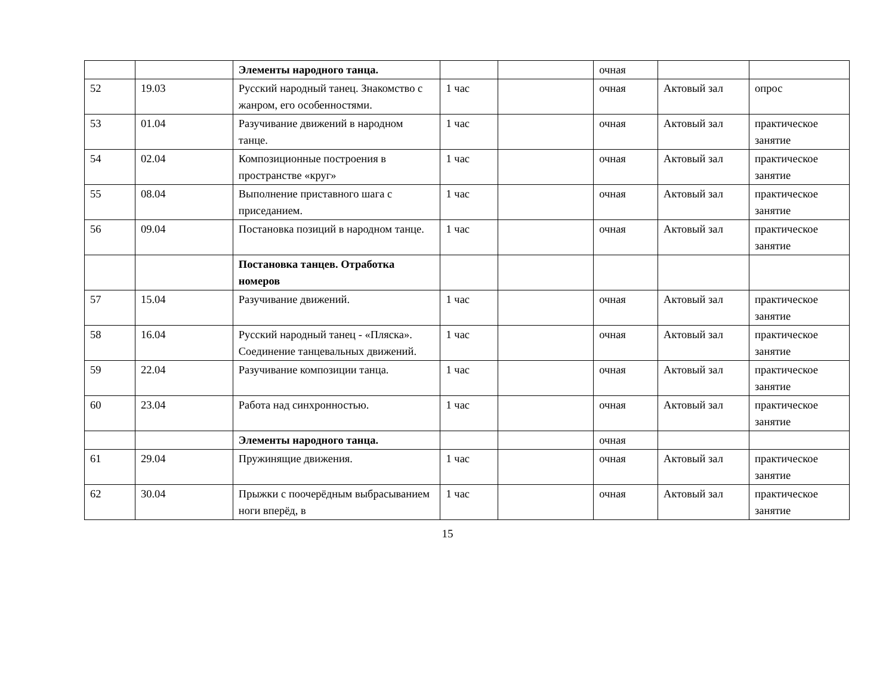| | | Элементы народного танца. | | | очная | | |
| 52 | 19.03 | Русский народный танец. Знакомство с жанром, его особенностями. | 1 час | | очная | Актовый зал | опрос |
| 53 | 01.04 | Разучивание движений в народном танце. | 1 час | | очная | Актовый зал | практическое занятие |
| 54 | 02.04 | Композиционные построения в пространстве «круг» | 1 час | | очная | Актовый зал | практическое занятие |
| 55 | 08.04 | Выполнение приставного шага с приседанием. | 1 час | | очная | Актовый зал | практическое занятие |
| 56 | 09.04 | Постановка позиций в народном танце. | 1 час | | очная | Актовый зал | практическое занятие |
| | | Постановка танцев. Отработка номеров | | | | | |
| 57 | 15.04 | Разучивание движений. | 1 час | | очная | Актовый зал | практическое занятие |
| 58 | 16.04 | Русский народный танец - «Пляска». Соединение танцевальных движений. | 1 час | | очная | Актовый зал | практическое занятие |
| 59 | 22.04 | Разучивание композиции танца. | 1 час | | очная | Актовый зал | практическое занятие |
| 60 | 23.04 | Работа над синхронностью. | 1 час | | очная | Актовый зал | практическое занятие |
| | | Элементы народного танца. | | | очная | | |
| 61 | 29.04 | Пружинящие движения. | 1 час | | очная | Актовый зал | практическое занятие |
| 62 | 30.04 | Прыжки с поочерёдным выбрасыванием ноги вперёд, в | 1 час | | очная | Актовый зал | практическое занятие |
15